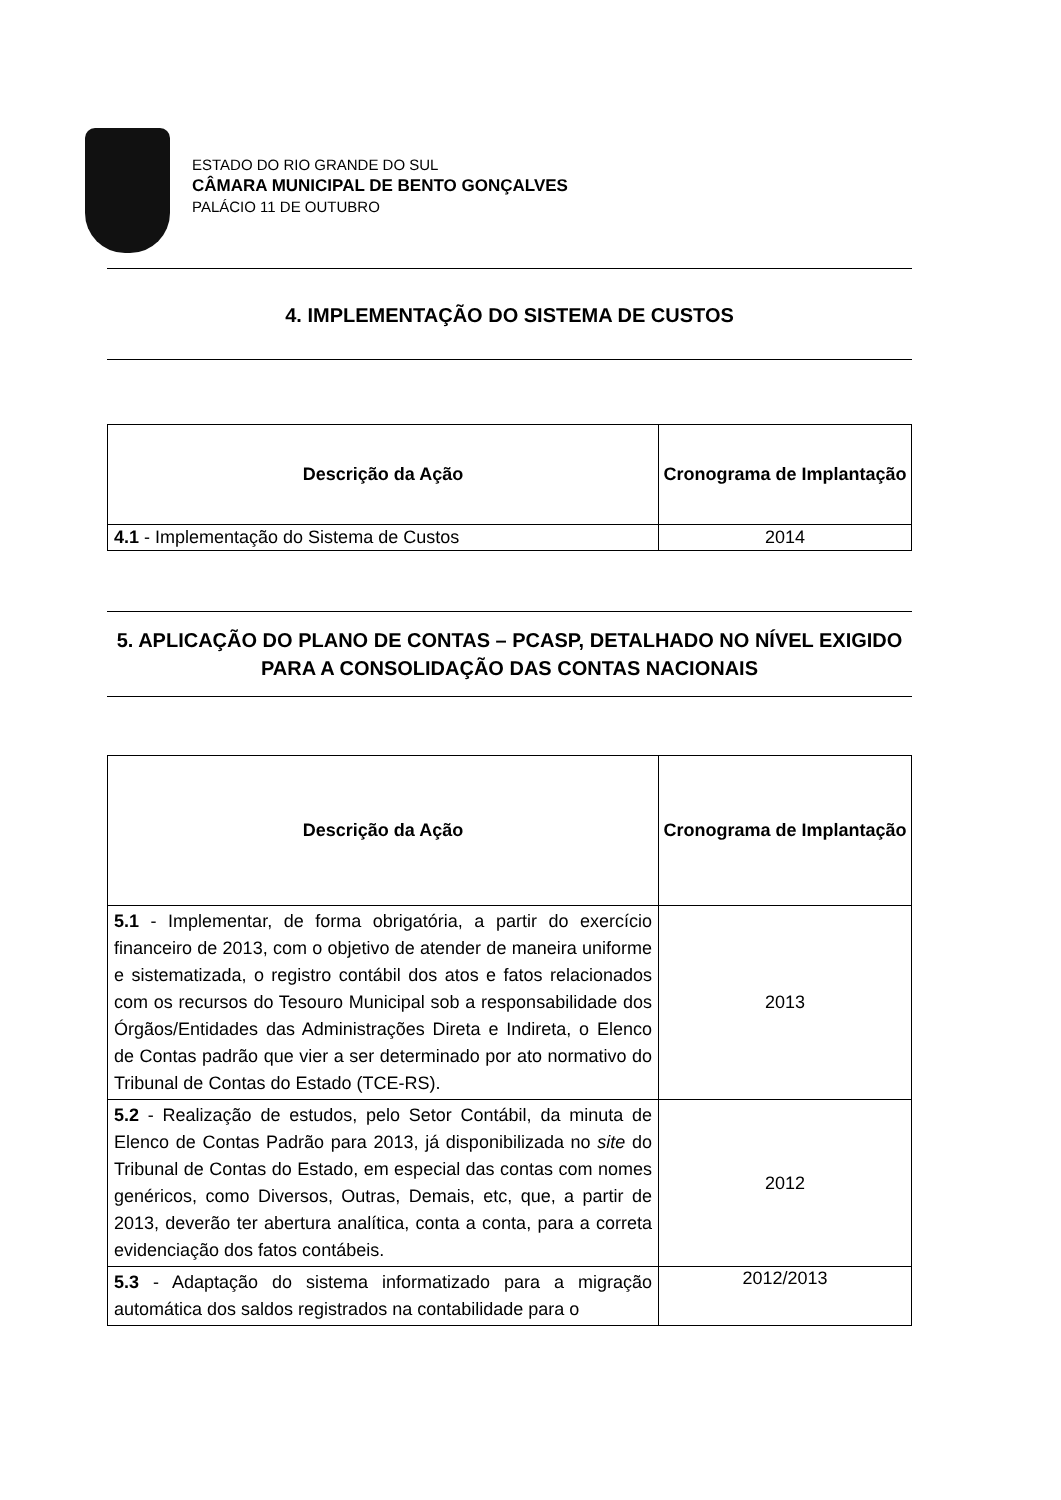ESTADO DO RIO GRANDE DO SUL
CÂMARA MUNICIPAL DE BENTO GONÇALVES
PALÁCIO 11 DE OUTUBRO
4. IMPLEMENTAÇÃO DO SISTEMA DE CUSTOS
| Descrição da Ação | Cronograma de Implantação |
| --- | --- |
| 4.1 - Implementação do Sistema de Custos | 2014 |
5. APLICAÇÃO DO PLANO DE CONTAS – PCASP, DETALHADO NO NÍVEL EXIGIDO PARA A CONSOLIDAÇÃO DAS CONTAS NACIONAIS
| Descrição da Ação | Cronograma de Implantação |
| --- | --- |
| 5.1 - Implementar, de forma obrigatória, a partir do exercício financeiro de 2013, com o objetivo de atender de maneira uniforme e sistematizada, o registro contábil dos atos e fatos relacionados com os recursos do Tesouro Municipal sob a responsabilidade dos Órgãos/Entidades das Administrações Direta e Indireta, o Elenco de Contas padrão que vier a ser determinado por ato normativo do Tribunal de Contas do Estado (TCE-RS). | 2013 |
| 5.2 - Realização de estudos, pelo Setor Contábil, da minuta de Elenco de Contas Padrão para 2013, já disponibilizada no site do Tribunal de Contas do Estado, em especial das contas com nomes genéricos, como Diversos, Outras, Demais, etc, que, a partir de 2013, deverão ter abertura analítica, conta a conta, para a correta evidenciação dos fatos contábeis. | 2012 |
| 5.3 - Adaptação do sistema informatizado para a migração automática dos saldos registrados na contabilidade para o | 2012/2013 |